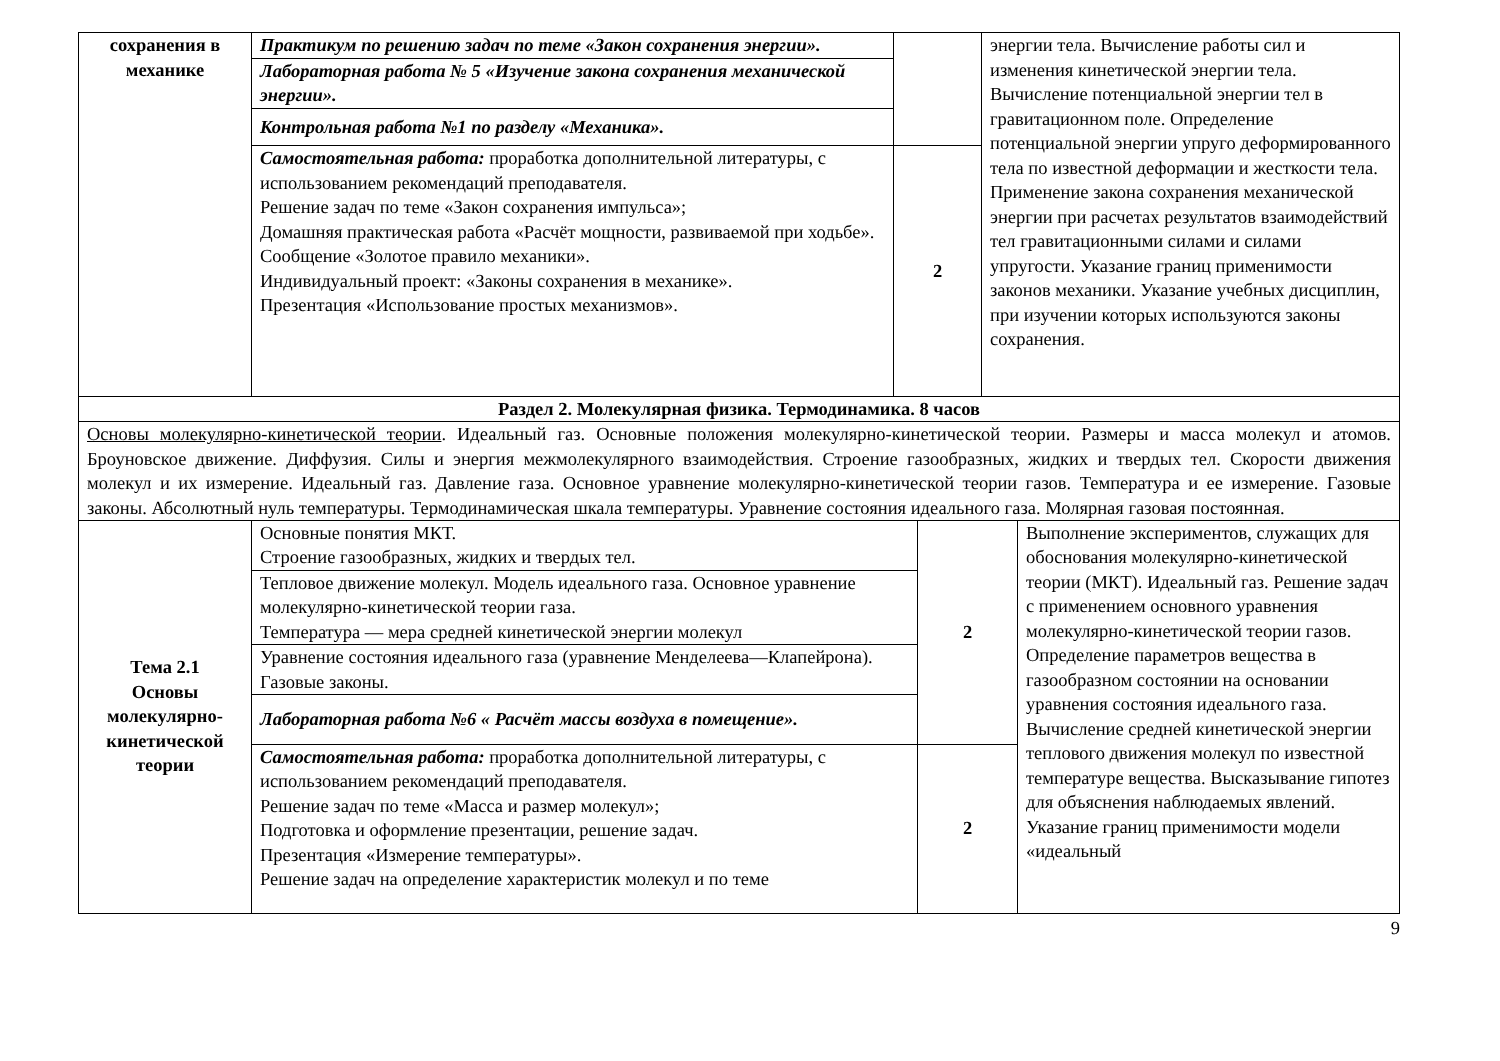| сохранения в механике | Практикум по решению задач по теме «Закон сохранения энергии». | | энергии тела. Вычисление работы сил и изменения кинетической энергии тела. Вычисление потенциальной энергии тел в гравитационном поле. Определение потенциальной энергии упруго деформированного тела по известной деформации и жесткости тела. Применение закона сохранения механической энергии при расчетах результатов взаимодействий тел гравитационными силами и силами упругости. Указание границ применимости законов механики. Указание учебных дисциплин, при изучении которых используются законы сохранения. |
| | Лабораторная работа № 5 «Изучение закона сохранения механической энергии». | | |
| | Контрольная работа №1 по разделу «Механика». | | |
| | Самостоятельная работа: проработка дополнительной литературы, с использованием рекомендаций преподавателя. Решение задач по теме «Закон сохранения импульса»; Домашняя практическая работа «Расчёт мощности, развиваемой при ходьбе». Сообщение «Золотое правило механики». Индивидуальный проект: «Законы сохранения в механике». Презентация «Использование простых механизмов». | 2 | |
| Раздел 2. Молекулярная физика. Термодинамика. 8 часов |
| Основы молекулярно-кинетической теории . Идеальный газ. Основные положения молекулярно-кинетической теории. Размеры и масса молекул и атомов. Броуновское движение. Диффузия. Силы и энергия межмолекулярного взаимодействия. Строение газообразных, жидких и твердых тел. Скорости движения молекул и их измерение. Идеальный газ. Давление газа. Основное уравнение молекулярно-кинетической теории газов. Температура и ее измерение. Газовые законы. Абсолютный нуль температуры. Термодинамическая шкала температуры. Уравнение состояния идеального газа. Молярная газовая постоянная. |
| Тема 2.1 Основы молекулярно-кинетической теории | Основные понятия МКТ. Строение газообразных, жидких и твердых тел. | 2 | Выполнение экспериментов, служащих для обоснования молекулярно-кинетической теории (МКТ). Идеальный газ. Решение задач с применением основного уравнения молекулярно-кинетической теории газов. Определение параметров вещества в газообразном состоянии на основании уравнения состояния идеального газа. Вычисление средней кинетической энергии теплового движения молекул по известной температуре вещества. Высказывание гипотез для объяснения наблюдаемых явлений. Указание границ применимости модели «идеальный |
| | Тепловое движение молекул. Модель идеального газа. Основное уравнение молекулярно-кинетической теории газа. Температура — мера средней кинетической энергии молекул | | |
| | Уравнение состояния идеального газа (уравнение Менделеева—Клапейрона). Газовые законы. | | |
| | Лабораторная работа №6 « Расчёт массы воздуха в помещение». | | |
| | Самостоятельная работа: проработка дополнительной литературы, с использованием рекомендаций преподавателя. Решение задач по теме «Масса и размер молекул»; Подготовка и оформление презентации, решение задач. Презентация «Измерение температуры». Решение задач на определение характеристик молекул и по теме | 2 | |
9